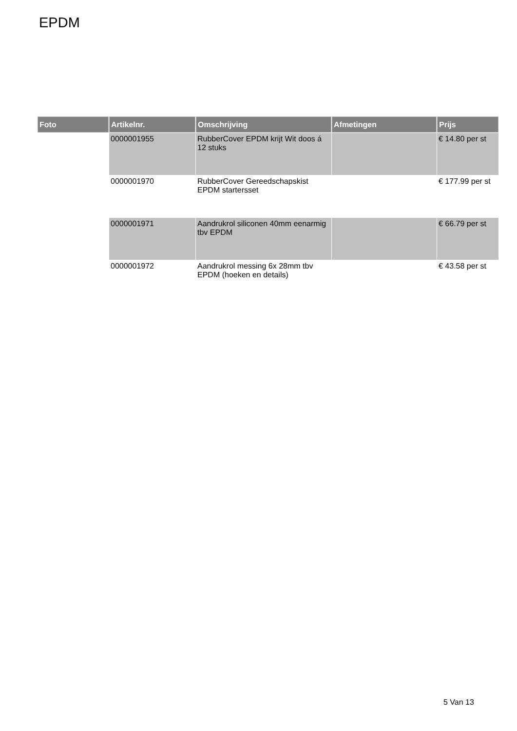EPDM
| Foto | Artikelnr. | Omschrijving | Afmetingen | Prijs |
| --- | --- | --- | --- | --- |
| | 0000001955 | RubberCover EPDM krijt Wit doos á 12 stuks | | € 14.80 per st |
| | 0000001970 | RubberCover Gereedschapskist EPDM startersset | | € 177.99 per st |
| | 0000001971 | Aandrukrol siliconen 40mm eenarmig tbv EPDM | | € 66.79 per st |
| | 0000001972 | Aandrukrol messing 6x 28mm tbv EPDM (hoeken en details) | | € 43.58 per st |
5 Van 13